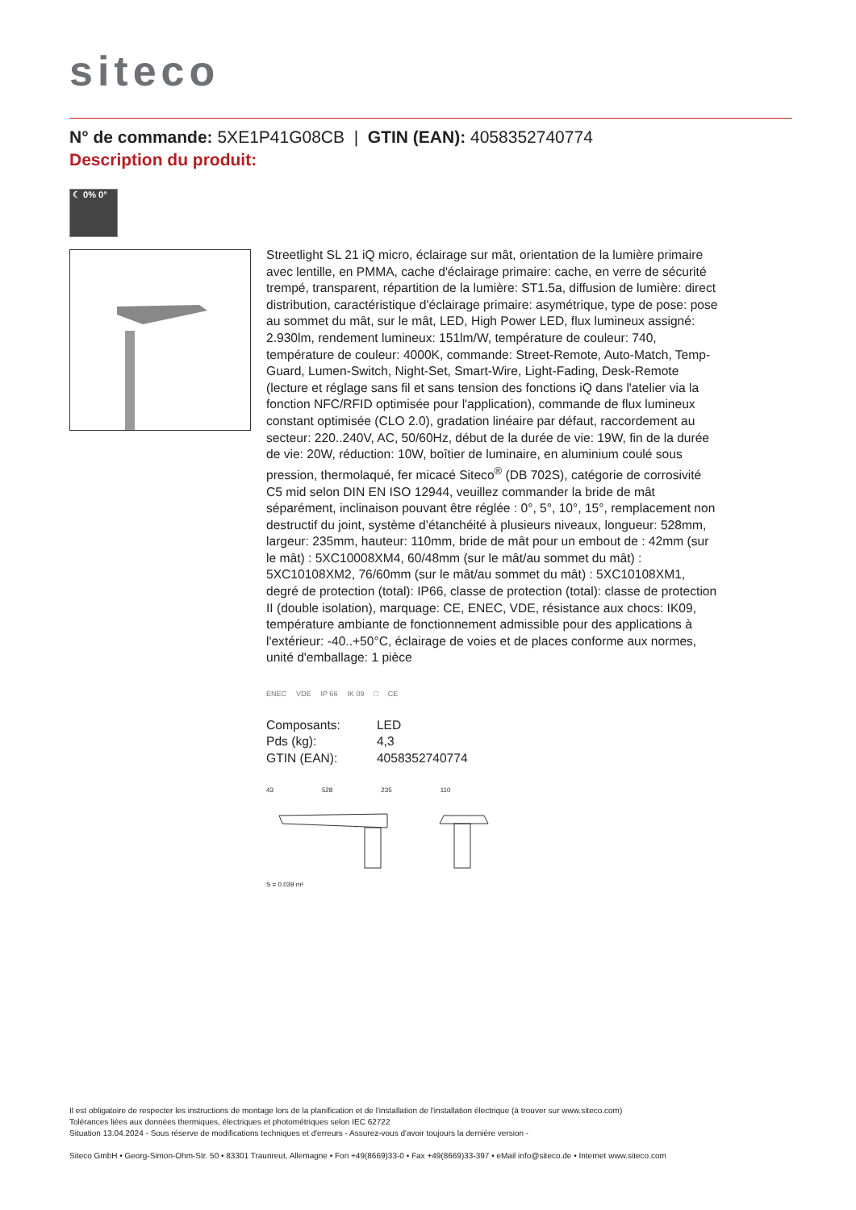siteco
N° de commande: 5XE1P41G08CB | GTIN (EAN): 4058352740774
Description du produit:
☾ 0% 0°
Streetlight SL 21 iQ micro, éclairage sur mât, orientation de la lumière primaire avec lentille, en PMMA, cache d'éclairage primaire: cache, en verre de sécurité trempé, transparent, répartition de la lumière: ST1.5a, diffusion de lumière: direct distribution, caractéristique d'éclairage primaire: asymétrique, type de pose: pose au sommet du mât, sur le mât, LED, High Power LED, flux lumineux assigné: 2.930lm, rendement lumineux: 151lm/W, température de couleur: 740, température de couleur: 4000K, commande: Street-Remote, Auto-Match, Temp-Guard, Lumen-Switch, Night-Set, Smart-Wire, Light-Fading, Desk-Remote (lecture et réglage sans fil et sans tension des fonctions iQ dans l'atelier via la fonction NFC/RFID optimisée pour l'application), commande de flux lumineux constant optimisée (CLO 2.0), gradation linéaire par défaut, raccordement au secteur: 220..240V, AC, 50/60Hz, début de la durée de vie: 19W, fin de la durée de vie: 20W, réduction: 10W, boîtier de luminaire, en aluminium coulé sous pression, thermolaqué, fer micacé Siteco<sup>®</sup> (DB 702S), catégorie de corrosivité C5 mid selon DIN EN ISO 12944, veuillez commander la bride de mât séparément, inclinaison pouvant être réglée : 0°, 5°, 10°, 15°, remplacement non destructif du joint, système d’étanchéité à plusieurs niveaux, longueur: 528mm, largeur: 235mm, hauteur: 110mm, bride de mât pour un embout de : 42mm (sur le mât) : 5XC10008XM4, 60/48mm (sur le mât/au sommet du mât) : 5XC10108XM2, 76/60mm (sur le mât/au sommet du mât) : 5XC10108XM1, degré de protection (total): IP66, classe de protection (total): classe de protection II (double isolation), marquage: CE, ENEC, VDE, résistance aux chocs: IK09, température ambiante de fonctionnement admissible pour des applications à l'extérieur: -40..+50°C, éclairage de voies et de places conforme aux normes, unité d'emballage: 1 pièce
ENEC VDE IP 66 IK 09 □ CE
| Composants: | LED |
| Pds (kg): | 4,3 |
| GTIN (EAN): | 4058352740774 |
43 528 235 110
S = 0.039 m²
Il est obligatoire de respecter les instructions de montage lors de la planification et de l'installation de l'installation électrique (à trouver sur www.siteco.com)
Tolérances liées aux données thermiques, électriques et photométriques selon IEC 62722
Situation 13.04.2024 - Sous réserve de modifications techniques et d'erreurs - Assurez-vous d'avoir toujours la dernière version -
Siteco GmbH • Georg-Simon-Ohm-Str. 50 • 83301 Traunreut, Allemagne • Fon +49(8669)33-0 • Fax +49(8669)33-397 • eMail info@siteco.de • Internet www.siteco.com